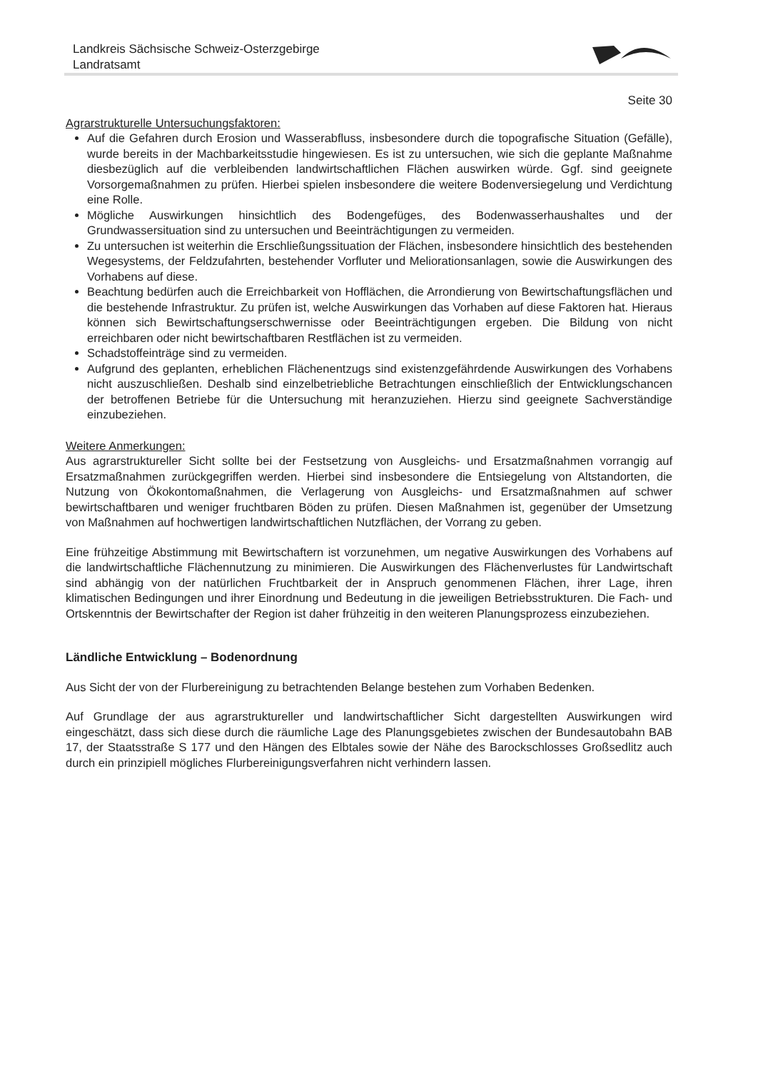Landkreis Sächsische Schweiz-Osterzgebirge
Landratsamt
Seite 30
Agrarstrukturelle Untersuchungsfaktoren:
Auf die Gefahren durch Erosion und Wasserabfluss, insbesondere durch die topografische Situation (Gefälle), wurde bereits in der Machbarkeitsstudie hingewiesen. Es ist zu untersuchen, wie sich die geplante Maßnahme diesbezüglich auf die verbleibenden landwirtschaftlichen Flächen auswirken würde. Ggf. sind geeignete Vorsorgemaßnahmen zu prüfen. Hierbei spielen insbesondere die weitere Bodenversiegelung und Verdichtung eine Rolle.
Mögliche Auswirkungen hinsichtlich des Bodengefüges, des Bodenwasserhaushaltes und der Grundwassersituation sind zu untersuchen und Beeinträchtigungen zu vermeiden.
Zu untersuchen ist weiterhin die Erschließungssituation der Flächen, insbesondere hinsichtlich des bestehenden Wegesystems, der Feldzufahrten, bestehender Vorfluter und Meliorationsanlagen, sowie die Auswirkungen des Vorhabens auf diese.
Beachtung bedürfen auch die Erreichbarkeit von Hofflächen, die Arrondierung von Bewirtschaftungsflächen und die bestehende Infrastruktur. Zu prüfen ist, welche Auswirkungen das Vorhaben auf diese Faktoren hat. Hieraus können sich Bewirtschaftungserschwernisse oder Beeinträchtigungen ergeben. Die Bildung von nicht erreichbaren oder nicht bewirtschaftbaren Restflächen ist zu vermeiden.
Schadstoffeinträge sind zu vermeiden.
Aufgrund des geplanten, erheblichen Flächenentzugs sind existenzgefährdende Auswirkungen des Vorhabens nicht auszuschließen. Deshalb sind einzelbetriebliche Betrachtungen einschließlich der Entwicklungschancen der betroffenen Betriebe für die Untersuchung mit heranzuziehen. Hierzu sind geeignete Sachverständige einzubeziehen.
Weitere Anmerkungen:
Aus agrarstruktureller Sicht sollte bei der Festsetzung von Ausgleichs- und Ersatzmaßnahmen vorrangig auf Ersatzmaßnahmen zurückgegriffen werden. Hierbei sind insbesondere die Entsiegelung von Altstandorten, die Nutzung von Ökokontomaßnahmen, die Verlagerung von Ausgleichs- und Ersatzmaßnahmen auf schwer bewirtschaftbaren und weniger fruchtbaren Böden zu prüfen. Diesen Maßnahmen ist, gegenüber der Umsetzung von Maßnahmen auf hochwertigen landwirtschaftlichen Nutzflächen, der Vorrang zu geben.
Eine frühzeitige Abstimmung mit Bewirtschaftern ist vorzunehmen, um negative Auswirkungen des Vorhabens auf die landwirtschaftliche Flächennutzung zu minimieren. Die Auswirkungen des Flächenverlustes für Landwirtschaft sind abhängig von der natürlichen Fruchtbarkeit der in Anspruch genommenen Flächen, ihrer Lage, ihren klimatischen Bedingungen und ihrer Einordnung und Bedeutung in die jeweiligen Betriebsstrukturen. Die Fach- und Ortskenntnis der Bewirtschafter der Region ist daher frühzeitig in den weiteren Planungsprozess einzubeziehen.
Ländliche Entwicklung – Bodenordnung
Aus Sicht der von der Flurbereinigung zu betrachtenden Belange bestehen zum Vorhaben Bedenken.
Auf Grundlage der aus agrarstruktureller und landwirtschaftlicher Sicht dargestellten Auswirkungen wird eingeschätzt, dass sich diese durch die räumliche Lage des Planungsgebietes zwischen der Bundesautobahn BAB 17, der Staatsstraße S 177 und den Hängen des Elbtales sowie der Nähe des Barockschlosses Großsedlitz auch durch ein prinzipiell mögliches Flurbereinigungsverfahren nicht verhindern lassen.